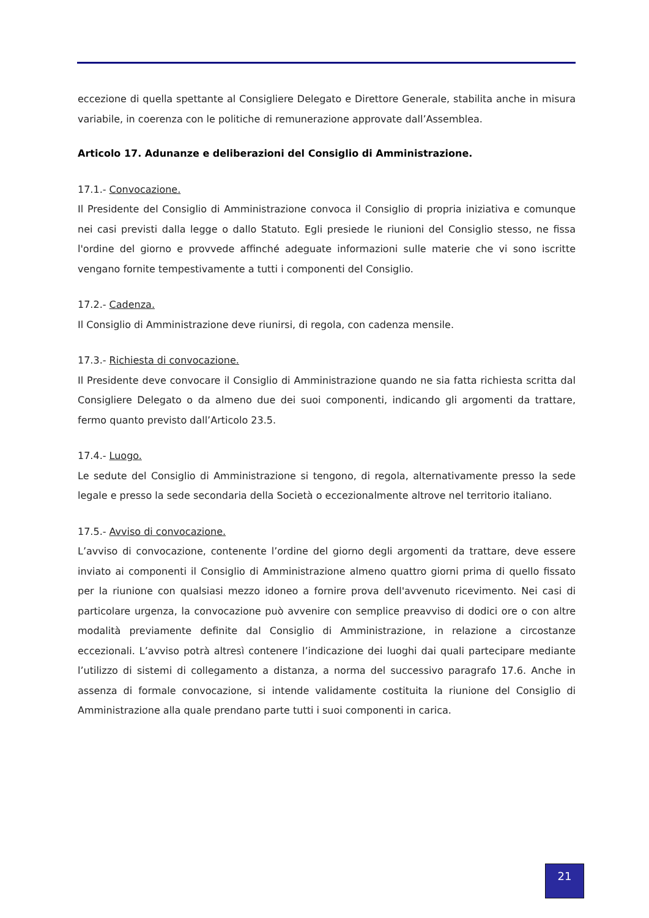eccezione di quella spettante al Consigliere Delegato e Direttore Generale, stabilita anche in misura variabile, in coerenza con le politiche di remunerazione approvate dall’Assemblea.
Articolo 17. Adunanze e deliberazioni del Consiglio di Amministrazione.
17.1.- Convocazione.
Il Presidente del Consiglio di Amministrazione convoca il Consiglio di propria iniziativa e comunque nei casi previsti dalla legge o dallo Statuto. Egli presiede le riunioni del Consiglio stesso, ne fissa l'ordine del giorno e provvede affinché adeguate informazioni sulle materie che vi sono iscritte vengano fornite tempestivamente a tutti i componenti del Consiglio.
17.2.- Cadenza.
Il Consiglio di Amministrazione deve riunirsi, di regola, con cadenza mensile.
17.3.- Richiesta di convocazione.
Il Presidente deve convocare il Consiglio di Amministrazione quando ne sia fatta richiesta scritta dal Consigliere Delegato o da almeno due dei suoi componenti, indicando gli argomenti da trattare, fermo quanto previsto dall’Articolo 23.5.
17.4.- Luogo.
Le sedute del Consiglio di Amministrazione si tengono, di regola, alternativamente presso la sede legale e presso la sede secondaria della Società o eccezionalmente altrove nel territorio italiano.
17.5.- Avviso di convocazione.
L’avviso di convocazione, contenente l’ordine del giorno degli argomenti da trattare, deve essere inviato ai componenti il Consiglio di Amministrazione almeno quattro giorni prima di quello fissato per la riunione con qualsiasi mezzo idoneo a fornire prova dell'avvenuto ricevimento. Nei casi di particolare urgenza, la convocazione può avvenire con semplice preavviso di dodici ore o con altre modalità previamente definite dal Consiglio di Amministrazione, in relazione a circostanze eccezionali. L’avviso potrà altresì contenere l’indicazione dei luoghi dai quali partecipare mediante l’utilizzo di sistemi di collegamento a distanza, a norma del successivo paragrafo 17.6. Anche in assenza di formale convocazione, si intende validamente costituita la riunione del Consiglio di Amministrazione alla quale prendano parte tutti i suoi componenti in carica.
21